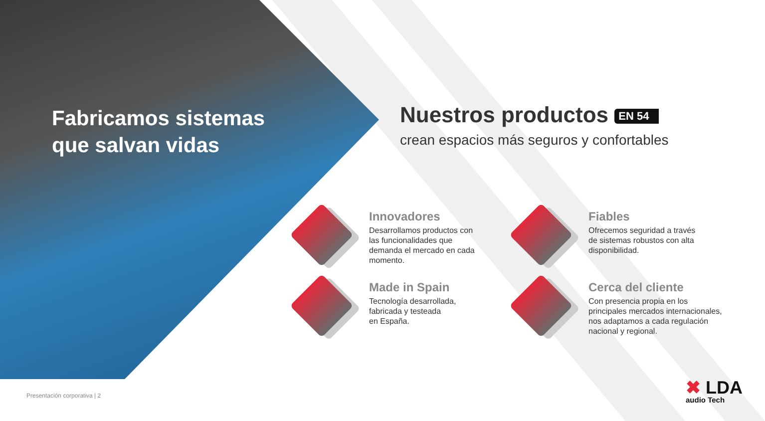Fabricamos sistemas
que salvan vidas
Nuestros productos EN 54
crean espacios más seguros y confortables
Innovadores
Desarrollamos productos con
las funcionalidades que
demanda el mercado en cada
momento.
Fiables
Ofrecemos seguridad a través
de sistemas robustos con alta
disponibilidad.
Made in Spain
Tecnología desarrollada,
fabricada y testeada
en España.
Cerca del cliente
Con presencia propia en los
principales mercados internacionales,
nos adaptamos a cada regulación
nacional y regional.
Presentación corporativa | 2 ✖ LDA
audio Tech